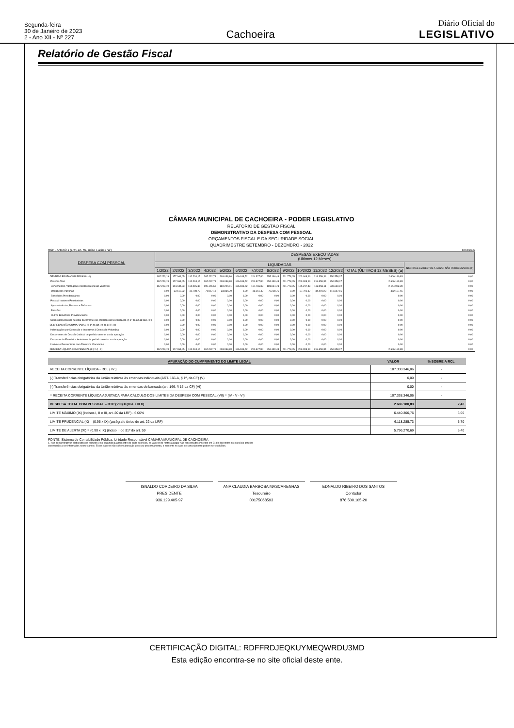Segunda-feira
30 de Janeiro de 2023
2 - Ano XII - Nº 227
Cachoeira
Diário Oficial do
LEGISLATIVO
Relatório de Gestão Fiscal
CÂMARA MUNICIPAL DE CACHOEIRA - PODER LEGISLATIVO
RELATÓRIO DE GESTÃO FISCAL
DEMONSTRATIVO DA DESPESA COM PESSOAL
ORÇAMENTOS FISCAL E DA SEGURIDADE SOCIAL
QUADRIMESTRE SETEMBRO - DEZEMBRO - 2022
RGF - ANEXO 1 (LRF, art. 55, inciso I, alínea "a") Em Reais
| DESPESA COM PESSOAL | DESPESAS EXECUTADAS (Últimos 12 Meses) | | | | | | | | | | | | | |
| --- | --- | --- | --- | --- | --- | --- | --- | --- | --- | --- | --- | --- | --- | --- |
| | LIQUIDADAS | | | | | | | | | | | | | INSCRITAS EM RESTOS A PAGAR NÃO PROCESSADOS (b) |
| | 1/2022 | 2/2022 | 3/2022 | 4/2022 | 5/2022 | 6/2022 | 7/2022 | 8/2022 | 9/2022 | 10/2022 | 11/2022 | 12/2022 | TOTAL (ÚLTIMOS 12 MESES) (a) | |
| DESPESA BRUTA COM PESSOAL (I) | 167.223,19 | 177.061,05 | 192.224,15 | 267.222,78 | 203.038,80 | 166.188,52 | 204.327,80 | 255.190,48 | 201.778,05 | 203.008,60 | 218.359,34 | 350.558,07 | 2.606.180,83 | 0,00 |
| Pessoal Ativo | 167.223,19 | 177.061,05 | 192.224,15 | 267.222,78 | 203.038,80 | 166.188,52 | 204.327,80 | 255.190,48 | 201.778,05 | 203.008,60 | 218.359,34 | 350.558,07 | 2.606.180,83 | 0,00 |
| Vencimentos, Vantagens e Outras Despesas Variáveis | 167.223,19 | 144.444,03 | 160.515,36 | 196.155,60 | 169.204,01 | 166.188,52 | 167.766,33 | 181.961,73 | 201.778,05 | 165.217,43 | 183.958,11 | 239.660,92 | 2.144.073,28 | 0,00 |
| Obrigações Patronais | 0,00 | 32.617,02 | 31.708,79 | 71.067,18 | 33.834,79 | 0,00 | 36.561,47 | 73.228,75 | 0,00 | 37.791,17 | 34.401,23 | 110.897,15 | 462.107,55 | 0,00 |
| Benefícios Previdenciários | 0,00 | 0,00 | 0,00 | 0,00 | 0,00 | 0,00 | 0,00 | 0,00 | 0,00 | 0,00 | 0,00 | 0,00 | 0,00 | 0,00 |
| Pessoal Inativo e Pensionistas | 0,00 | 0,00 | 0,00 | 0,00 | 0,00 | 0,00 | 0,00 | 0,00 | 0,00 | 0,00 | 0,00 | 0,00 | 0,00 | 0,00 |
| Aposentadorias, Reserva e Reformas | 0,00 | 0,00 | 0,00 | 0,00 | 0,00 | 0,00 | 0,00 | 0,00 | 0,00 | 0,00 | 0,00 | 0,00 | 0,00 | 0,00 |
| Pensões | 0,00 | 0,00 | 0,00 | 0,00 | 0,00 | 0,00 | 0,00 | 0,00 | 0,00 | 0,00 | 0,00 | 0,00 | 0,00 | 0,00 |
| Outros Benefícios Previdenciários | 0,00 | 0,00 | 0,00 | 0,00 | 0,00 | 0,00 | 0,00 | 0,00 | 0,00 | 0,00 | 0,00 | 0,00 | 0,00 | 0,00 |
| Outras despesas de pessoal decorrentes de contratos de terceirização (§ 1º do art.18 da LRF) | 0,00 | 0,00 | 0,00 | 0,00 | 0,00 | 0,00 | 0,00 | 0,00 | 0,00 | 0,00 | 0,00 | 0,00 | 0,00 | 0,00 |
| DESPESAS NÃO COMPUTADAS (§ 1º do art. 19 da LRF) (II) | 0,00 | 0,00 | 0,00 | 0,00 | 0,00 | 0,00 | 0,00 | 0,00 | 0,00 | 0,00 | 0,00 | 0,00 | 0,00 | 0,00 |
| Indenizações por Demissão e Incentivos à Demissão Voluntária | 0,00 | 0,00 | 0,00 | 0,00 | 0,00 | 0,00 | 0,00 | 0,00 | 0,00 | 0,00 | 0,00 | 0,00 | 0,00 | 0,00 |
| Decorrentes de Decisão Judicial de período anterior ao da apuração | 0,00 | 0,00 | 0,00 | 0,00 | 0,00 | 0,00 | 0,00 | 0,00 | 0,00 | 0,00 | 0,00 | 0,00 | 0,00 | 0,00 |
| Despesas de Exercícios Anteriores de período anterior ao da apuração | 0,00 | 0,00 | 0,00 | 0,00 | 0,00 | 0,00 | 0,00 | 0,00 | 0,00 | 0,00 | 0,00 | 0,00 | 0,00 | 0,00 |
| Inativos e Pensionistas com Recursos Vinculados | 0,00 | 0,00 | 0,00 | 0,00 | 0,00 | 0,00 | 0,00 | 0,00 | 0,00 | 0,00 | 0,00 | 0,00 | 0,00 | 0,00 |
| DESPESA LÍQUIDA COM PESSOAL (III) = (I - II) | 167.223,19 | 177.061,05 | 192.224,15 | 267.222,78 | 203.038,80 | 166.188,52 | 204.327,80 | 255.190,48 | 201.778,05 | 203.008,60 | 218.359,34 | 350.558,07 | 2.606.180,83 | 0,00 |
| APURAÇÃO DO CUMPRIMENTO DO LIMITE LEGAL | VALOR | % SOBRE A RCL |
| --- | --- | --- |
| RECEITA CORRENTE LÍQUIDA - RCL ( IV ) | 107.338.346,06 | - |
| (-) Transferências obrigatórias da União relativas às emendas individuais (ART. 166-A, § 1º, da CF) (V) | 0,00 | - |
| (-) Transferências obrigatórias da União relativas às emendas de bancada (art. 166, § 16 da CF) (VI) | 0,00 | - |
| = RECEITA CORRENTE LÍQUIDA AJUSTADA PARA CÁLCULO DOS LIMITES DA DESPESA COM PESSOAL (VII) = (IV - V - VI) | 107.338.346,06 | - |
| DESPESA TOTAL COM PESSOAL – DTP (VIII) = (III a + III b) | 2.606.180,83 | 2,43 |
| LIMITE MÁXIMO (IX) (incisos I, II e III, art. 20 da LRF) - 6,00% | 6.440.300,76 | 6,00 |
| LIMITE PRUDENCIAL (X) = (0,95 x IX) (parágrafo único do art. 22 da LRF) | 6.118.285,73 | 5,70 |
| LIMITE DE ALERTA (XI) = (0,90 x IX) (inciso II do §1º do art. 59 | 5.796.270,69 | 5,40 |
FONTE: Sistema de Contabilidade Pública, Unidade Responsável CAMARA MUNICIPAL DE CACHOEIRA
1. Nos demonstrativos elaborados no primeiro e no segundo quadrimestre de cada exercício, os valores de restos a pagar não processados inscritos em 31 de dezembro do exercício anterior
continuarão a ser informados nesse campo. Esses valores não sofrem alteração pelo seu processamento, e somente no caso de cancelamento podem ser excluídos.
ISNALDO CORDEIRO DA SILVA
PRESIDENTE
936.129.405-97
ANA CLAUDIA BARBOSA MASCARENHAS
Tesoureiro
00175068593
EDNALDO RIBEIRO DOS SANTOS
Contador
876.500.105-20
CERTIFICAÇÃO DIGITAL: RDFFRDJEQKUYMEQWRDU3MD
Esta edição encontra-se no site oficial deste ente.